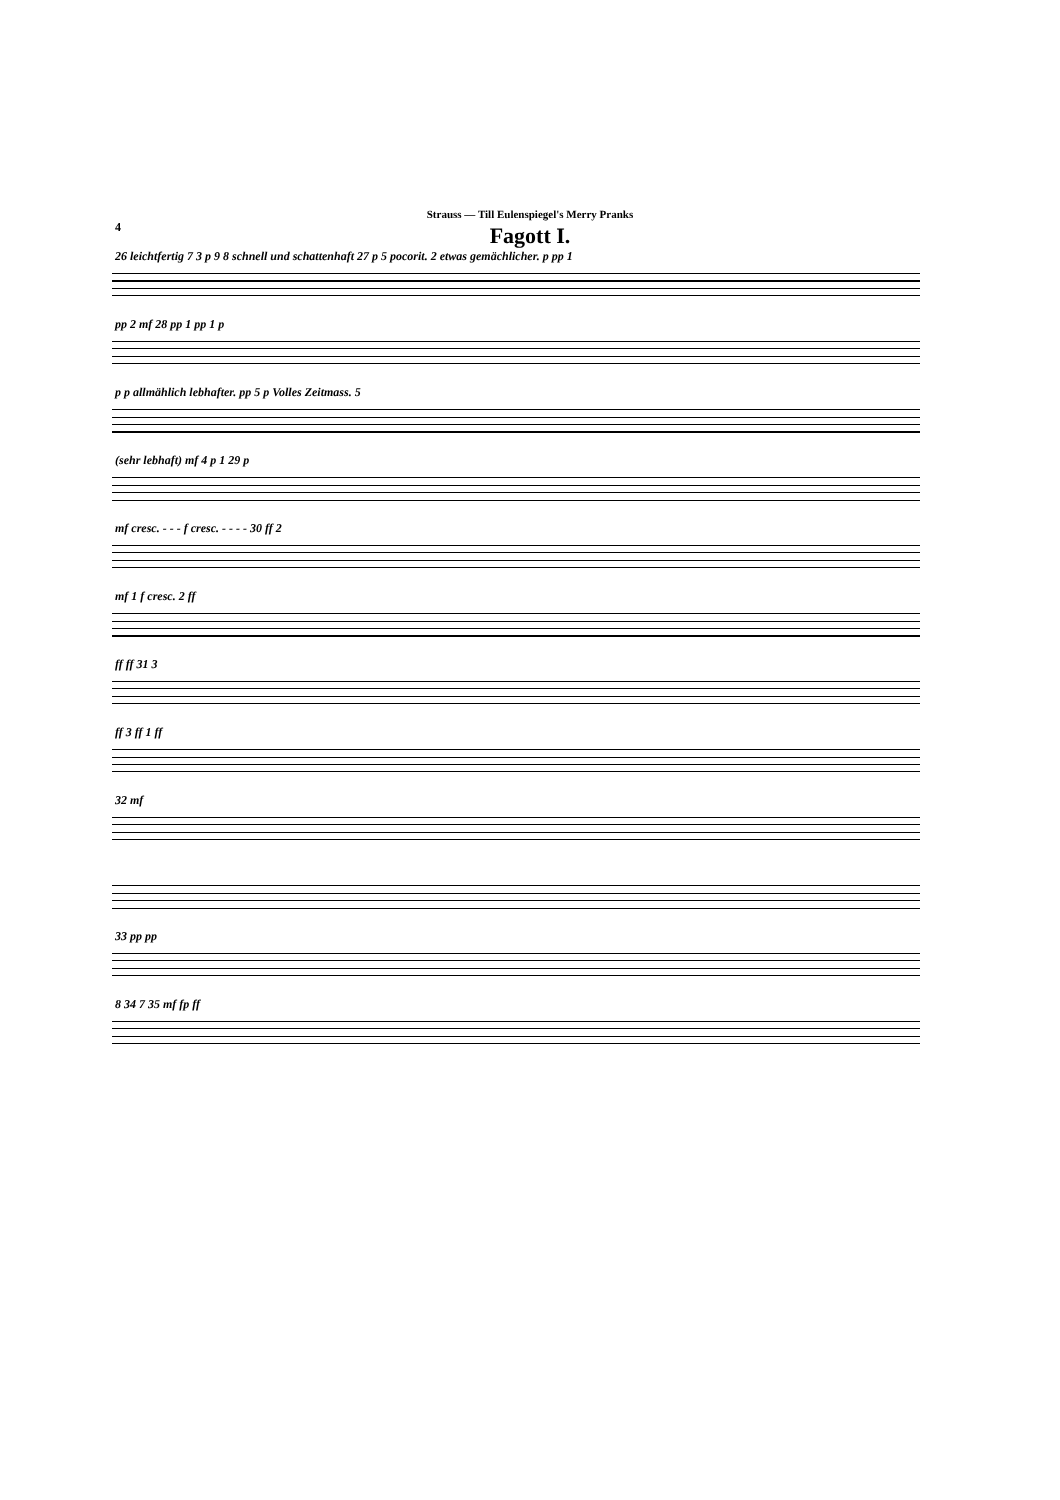Strauss — Till Eulenspiegel's Merry Pranks
4
Fagott I.
26 leichtfertig 7 3 p 9 8 schnell und schattenhaft 27 p 5 pocorit. 2 etwas gemächlicher. p pp 1
pp 2 mf 28 pp 1 pp 1 p
p p allmählich lebhafter. pp 5 p Volles Zeitmass. 5
(sehr lebhaft) mf 4 p 1 29 p
mf cresc. - - - f cresc. - - - - 30 ff 2
mf 1 f cresc. 2 ff
ff ff 31 3
ff 3 ff 1 ff
32 mf
33 pp pp
8 34 7 35 mf fp ff